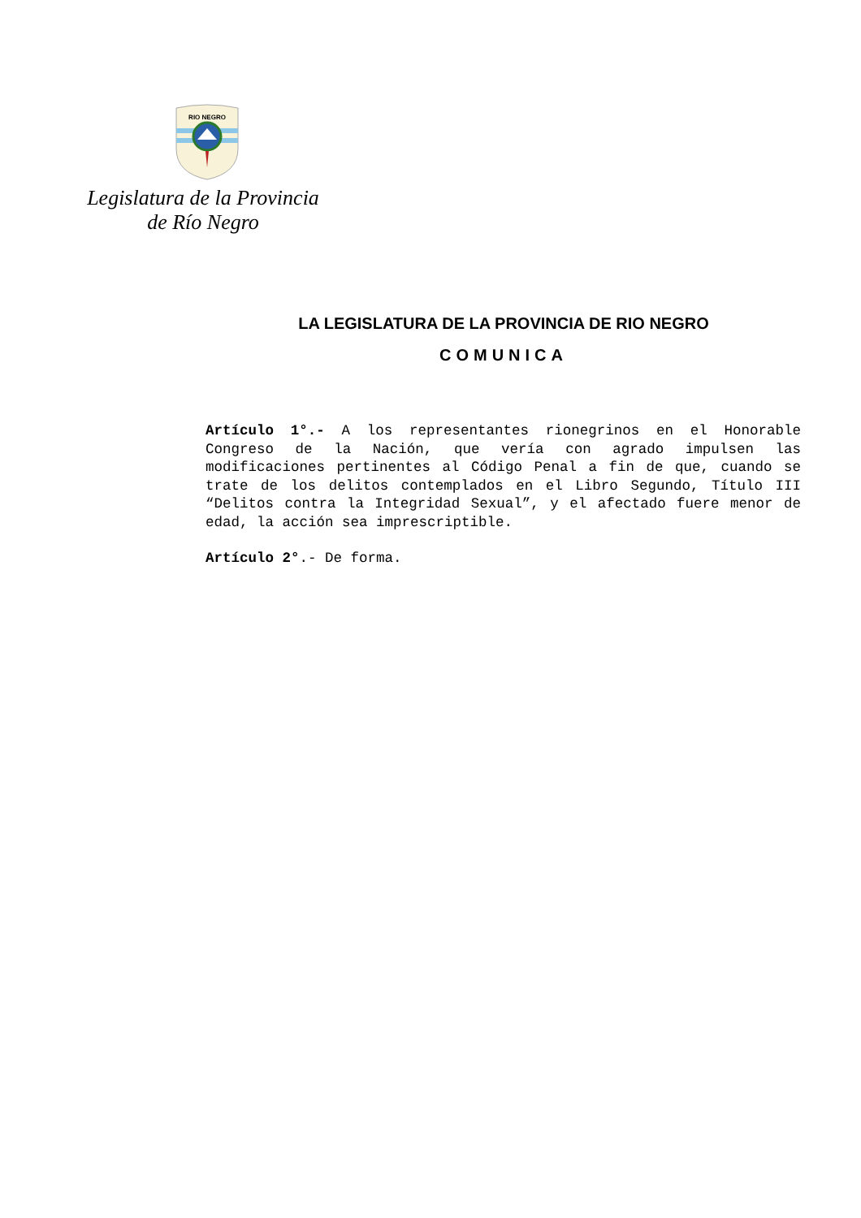RIO NEGRO
Legislatura de la Provincia
de Río Negro
LA LEGISLATURA DE LA PROVINCIA DE RIO NEGRO
COMUNICA
Artículo 1°.- A los representantes rionegrinos en el Honorable Congreso de la Nación, que vería con agrado impulsen las modificaciones pertinentes al Código Penal a fin de que, cuando se trate de los delitos contemplados en el Libro Segundo, Título III “Delitos contra la Integridad Sexual”, y el afectado fuere menor de edad, la acción sea imprescriptible.
Artículo 2°.- De forma.